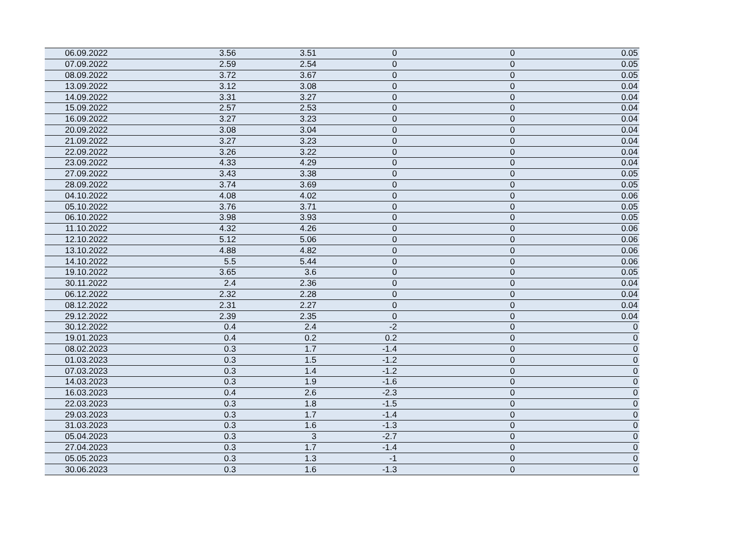| 06.09.2022 | 3.56 | 3.51 | 0 | 0 | 0.05 |
| 07.09.2022 | 2.59 | 2.54 | 0 | 0 | 0.05 |
| 08.09.2022 | 3.72 | 3.67 | 0 | 0 | 0.05 |
| 13.09.2022 | 3.12 | 3.08 | 0 | 0 | 0.04 |
| 14.09.2022 | 3.31 | 3.27 | 0 | 0 | 0.04 |
| 15.09.2022 | 2.57 | 2.53 | 0 | 0 | 0.04 |
| 16.09.2022 | 3.27 | 3.23 | 0 | 0 | 0.04 |
| 20.09.2022 | 3.08 | 3.04 | 0 | 0 | 0.04 |
| 21.09.2022 | 3.27 | 3.23 | 0 | 0 | 0.04 |
| 22.09.2022 | 3.26 | 3.22 | 0 | 0 | 0.04 |
| 23.09.2022 | 4.33 | 4.29 | 0 | 0 | 0.04 |
| 27.09.2022 | 3.43 | 3.38 | 0 | 0 | 0.05 |
| 28.09.2022 | 3.74 | 3.69 | 0 | 0 | 0.05 |
| 04.10.2022 | 4.08 | 4.02 | 0 | 0 | 0.06 |
| 05.10.2022 | 3.76 | 3.71 | 0 | 0 | 0.05 |
| 06.10.2022 | 3.98 | 3.93 | 0 | 0 | 0.05 |
| 11.10.2022 | 4.32 | 4.26 | 0 | 0 | 0.06 |
| 12.10.2022 | 5.12 | 5.06 | 0 | 0 | 0.06 |
| 13.10.2022 | 4.88 | 4.82 | 0 | 0 | 0.06 |
| 14.10.2022 | 5.5 | 5.44 | 0 | 0 | 0.06 |
| 19.10.2022 | 3.65 | 3.6 | 0 | 0 | 0.05 |
| 30.11.2022 | 2.4 | 2.36 | 0 | 0 | 0.04 |
| 06.12.2022 | 2.32 | 2.28 | 0 | 0 | 0.04 |
| 08.12.2022 | 2.31 | 2.27 | 0 | 0 | 0.04 |
| 29.12.2022 | 2.39 | 2.35 | 0 | 0 | 0.04 |
| 30.12.2022 | 0.4 | 2.4 | -2 | 0 | 0 |
| 19.01.2023 | 0.4 | 0.2 | 0.2 | 0 | 0 |
| 08.02.2023 | 0.3 | 1.7 | -1.4 | 0 | 0 |
| 01.03.2023 | 0.3 | 1.5 | -1.2 | 0 | 0 |
| 07.03.2023 | 0.3 | 1.4 | -1.2 | 0 | 0 |
| 14.03.2023 | 0.3 | 1.9 | -1.6 | 0 | 0 |
| 16.03.2023 | 0.4 | 2.6 | -2.3 | 0 | 0 |
| 22.03.2023 | 0.3 | 1.8 | -1.5 | 0 | 0 |
| 29.03.2023 | 0.3 | 1.7 | -1.4 | 0 | 0 |
| 31.03.2023 | 0.3 | 1.6 | -1.3 | 0 | 0 |
| 05.04.2023 | 0.3 | 3 | -2.7 | 0 | 0 |
| 27.04.2023 | 0.3 | 1.7 | -1.4 | 0 | 0 |
| 05.05.2023 | 0.3 | 1.3 | -1 | 0 | 0 |
| 30.06.2023 | 0.3 | 1.6 | -1.3 | 0 | 0 |